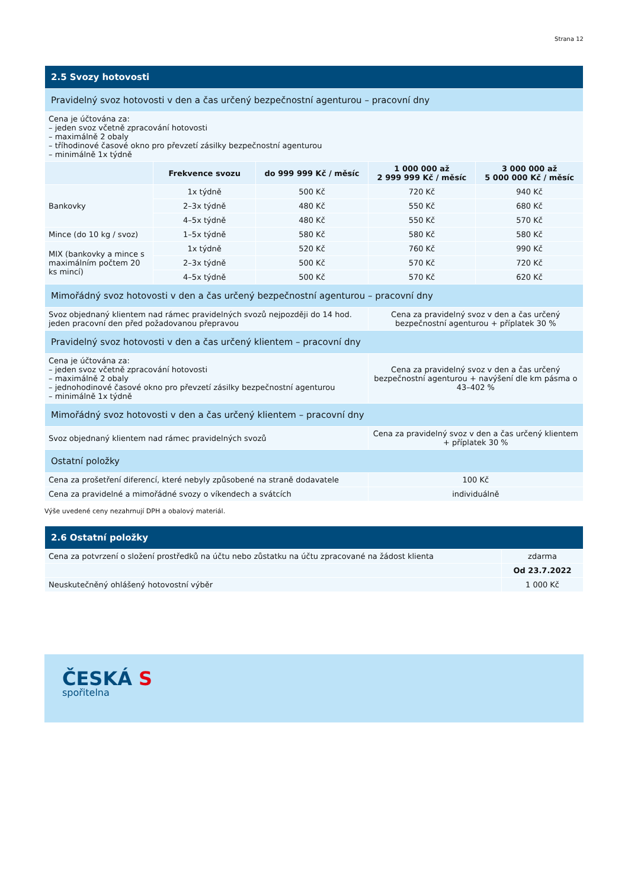Strana 12
| 2.5 Svozy hotovosti | | | | |
| Pravidelný svoz hotovosti v den a čas určený bezpečnostní agenturou – pracovní dny | | | | |
| Cena je účtována za: – jeden svoz včetně zpracování hotovosti – maximálně 2 obaly – tříhodinové časové okno pro převzetí zásilky bezpečnostní agenturou – minimálně 1x týdně | | | | |
| | Frekvence svozu | do 999 999 Kč / měsíc | 1 000 000 až 2 999 999 Kč / měsíc | 3 000 000 až 5 000 000 Kč / měsíc |
| Bankovky | 1x týdně | 500 Kč | 720 Kč | 940 Kč |
| | 2–3x týdně | 480 Kč | 550 Kč | 680 Kč |
| | 4–5x týdně | 480 Kč | 550 Kč | 570 Kč |
| Mince (do 10 kg / svoz) | 1–5x týdně | 580 Kč | 580 Kč | 580 Kč |
| MIX (bankovky a mince s maximálním počtem 20 ks mincí) | 1x týdně | 520 Kč | 760 Kč | 990 Kč |
| | 2–3x týdně | 500 Kč | 570 Kč | 720 Kč |
| | 4–5x týdně | 500 Kč | 570 Kč | 620 Kč |
| Mimořádný svoz hotovosti v den a čas určený bezpečnostní agenturou – pracovní dny | | | | |
| Svoz objednaný klientem nad rámec pravidelných svozů nejpozději do 14 hod. jeden pracovní den před požadovanou přepravou | | | Cena za pravidelný svoz v den a čas určený bezpečnostní agenturou + příplatek 30 % | |
| Pravidelný svoz hotovosti v den a čas určený klientem – pracovní dny | | | | |
| Cena je účtována za: – jeden svoz včetně zpracování hotovosti – maximálně 2 obaly – jednohodinové časové okno pro převzetí zásilky bezpečnostní agenturou – minimálně 1x týdně | | | Cena za pravidelný svoz v den a čas určený bezpečnostní agenturou + navýšení dle km pásma o 43–402 % | |
| Mimořádný svoz hotovosti v den a čas určený klientem – pracovní dny | | | | |
| Svoz objednaný klientem nad rámec pravidelných svozů | | | Cena za pravidelný svoz v den a čas určený klientem + příplatek 30 % | |
| Ostatní položky | | | | |
| Cena za prošetření diferencí, které nebyly způsobené na straně dodavatele | | | 100 Kč | |
| Cena za pravidelné a mimořádné svozy o víkendech a svátcích | | | individuálně | |
Výše uvedené ceny nezahrnují DPH a obalový materiál.
| 2.6 Ostatní položky | |
| Cena za potvrzení o složení prostředků na účtu nebo zůstatku na účtu zpracované na žádost klienta | zdarma |
| | Od 23.7.2022 |
| Neuskutečněný ohlášený hotovostní výběr | 1 000 Kč |
ČESKÁ S
spořitelna